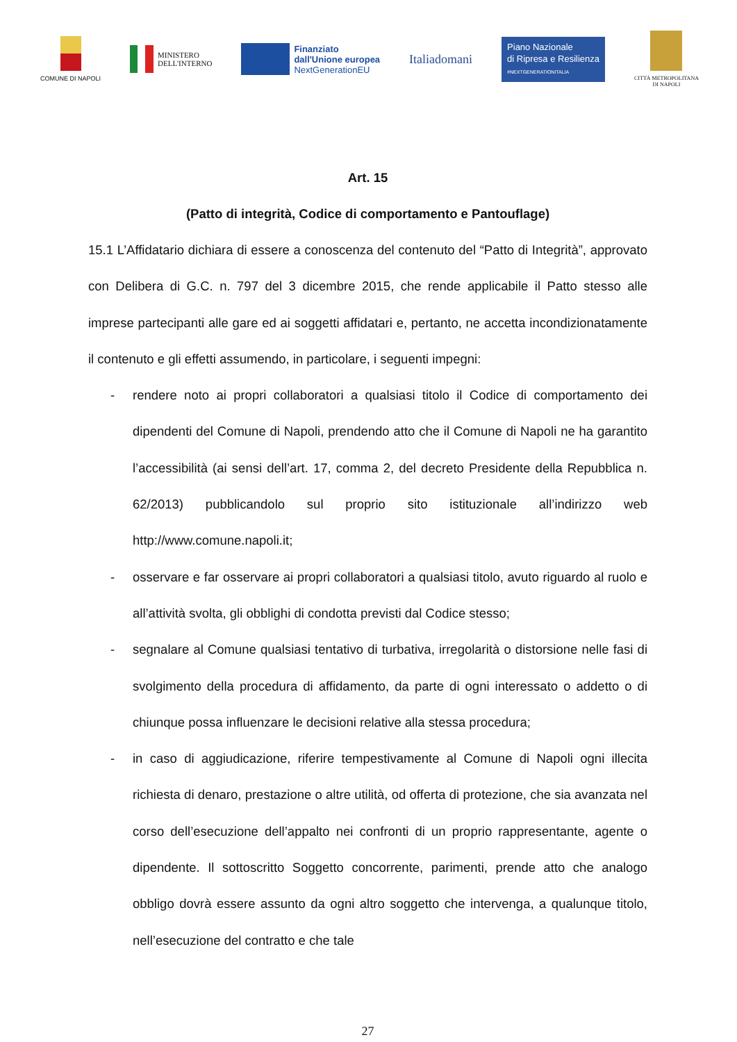COMUNE DI NAPOLI
MINISTERO
DELL'INTERNO
Finanziato
dall'Unione europea
NextGenerationEU
Italiadomani
Piano Nazionale
di Ripresa e Resilienza
#NEXTGENERATIONITALIA
CITTÀ METROPOLITANA
DI NAPOLI
Art. 15
(Patto di integrità, Codice di comportamento e Pantouflage)
15.1 L’Affidatario dichiara di essere a conoscenza del contenuto del “Patto di Integrità”, approvato con Delibera di G.C. n. 797 del 3 dicembre 2015, che rende applicabile il Patto stesso alle imprese partecipanti alle gare ed ai soggetti affidatari e, pertanto, ne accetta incondizionatamente il contenuto e gli effetti assumendo, in particolare, i seguenti impegni:
- rendere noto ai propri collaboratori a qualsiasi titolo il Codice di comportamento dei dipendenti del Comune di Napoli, prendendo atto che il Comune di Napoli ne ha garantito l’accessibilità (ai sensi dell’art. 17, comma 2, del decreto Presidente della Repubblica n. 62/2013) pubblicandolo sul proprio sito istituzionale all’indirizzo web http://www.comune.napoli.it;
- osservare e far osservare ai propri collaboratori a qualsiasi titolo, avuto riguardo al ruolo e all’attività svolta, gli obblighi di condotta previsti dal Codice stesso;
- segnalare al Comune qualsiasi tentativo di turbativa, irregolarità o distorsione nelle fasi di svolgimento della procedura di affidamento, da parte di ogni interessato o addetto o di chiunque possa influenzare le decisioni relative alla stessa procedura;
- in caso di aggiudicazione, riferire tempestivamente al Comune di Napoli ogni illecita richiesta di denaro, prestazione o altre utilità, od offerta di protezione, che sia avanzata nel corso dell’esecuzione dell’appalto nei confronti di un proprio rappresentante, agente o dipendente. Il sottoscritto Soggetto concorrente, parimenti, prende atto che analogo obbligo dovrà essere assunto da ogni altro soggetto che intervenga, a qualunque titolo, nell’esecuzione del contratto e che tale
27